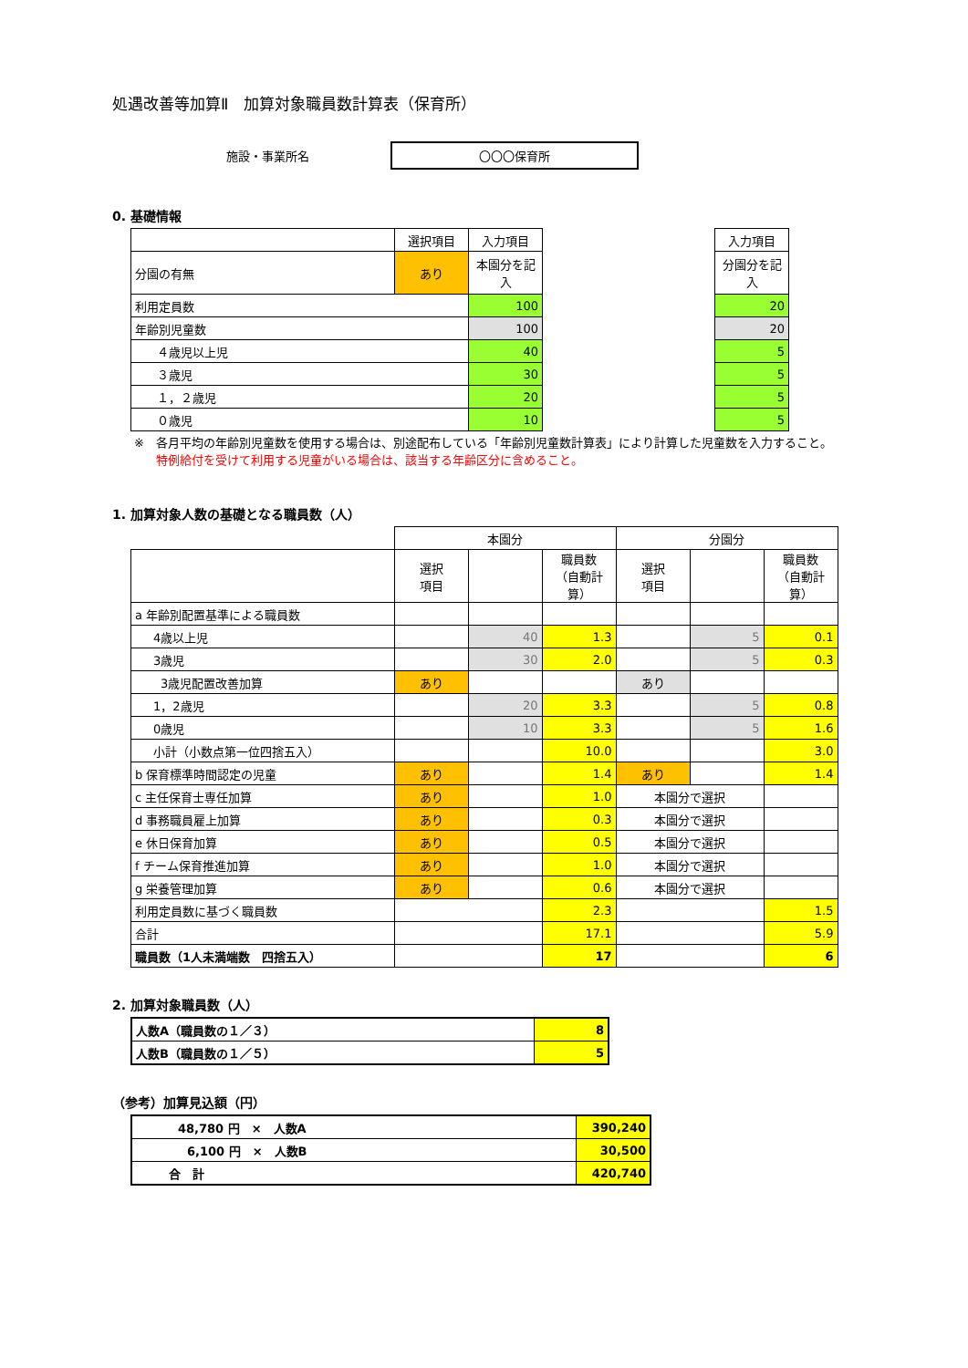処遇改善等加算Ⅱ　加算対象職員数計算表（保育所）
施設・事業所名 〇〇〇保育所
0. 基礎情報
| | 選択項目 | 入力項目 | | 入力項目 |
| 分園の有無 | あり | 本園分を記入 | | 分園分を記入 |
| 利用定員数 | | 100 | | 20 |
| 年齢別児童数 | | 100 | | 20 |
| ４歳児以上児 | | 40 | | 5 |
| ３歳児 | | 30 | | 5 |
| １，２歳児 | | 20 | | 5 |
| ０歳児 | | 10 | | 5 |
※　各月平均の年齢別児童数を使用する場合は、別途配布している「年齢別児童数計算表」により計算した児童数を入力すること。
特例給付を受けて利用する児童がいる場合は、該当する年齢区分に含めること。
1. 加算対象人数の基礎となる職員数（人）
| | 本園分 | | | 分園分 | | |
| | 選択 項目 | | 職員数 （自動計算） | 選択 項目 | | 職員数 （自動計算） |
| a 年齢別配置基準による職員数 | | | | | | |
| 4歳以上児 | | 40 | 1.3 | | 5 | 0.1 |
| 3歳児 | | 30 | 2.0 | | 5 | 0.3 |
| 3歳児配置改善加算 | あり | | | あり | | |
| 1，2歳児 | | 20 | 3.3 | | 5 | 0.8 |
| 0歳児 | | 10 | 3.3 | | 5 | 1.6 |
| 小計（小数点第一位四捨五入） | | | 10.0 | | | 3.0 |
| b 保育標準時間認定の児童 | あり | | 1.4 | あり | | 1.4 |
| c 主任保育士専任加算 | あり | | 1.0 | 本園分で選択 | | |
| d 事務職員雇上加算 | あり | | 0.3 | 本園分で選択 | | |
| e 休日保育加算 | あり | | 0.5 | 本園分で選択 | | |
| f チーム保育推進加算 | あり | | 1.0 | 本園分で選択 | | |
| g 栄養管理加算 | あり | | 0.6 | 本園分で選択 | | |
| 利用定員数に基づく職員数 | | | 2.3 | | | 1.5 |
| 合計 | | | 17.1 | | | 5.9 |
| 職員数（1人未満端数 四捨五入） | | | 17 | | | 6 |
2. 加算対象職員数（人）
| 人数A（職員数の１／３） | 8 |
| 人数B（職員数の１／５） | 5 |
（参考）加算見込額（円）
| 48,780 円 × 人数A | 390,240 |
| 6,100 円 × 人数B | 30,500 |
| 合 計 | 420,740 |